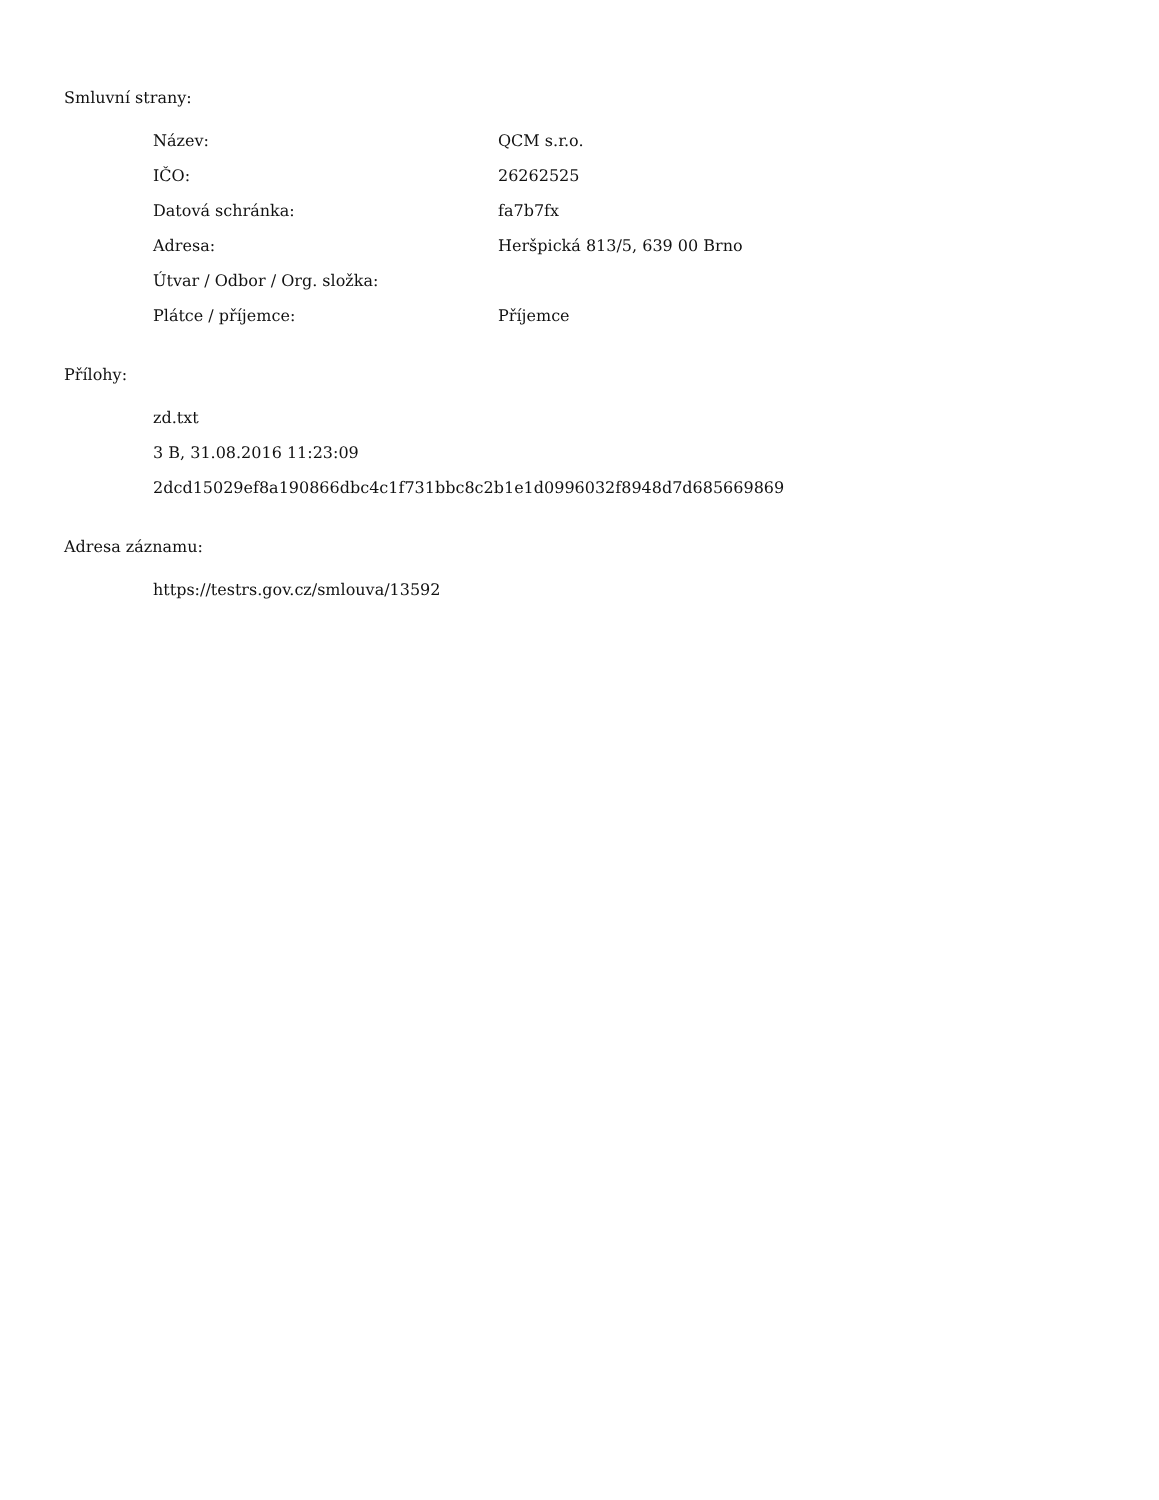Smluvní strany:
| Název: | QCM s.r.o. |
| IČO: | 26262525 |
| Datová schránka: | fa7b7fx |
| Adresa: | Heršpická 813/5, 639 00 Brno |
| Útvar / Odbor / Org. složka: | |
| Plátce / příjemce: | Příjemce |
Přílohy:
zd.txt
3 B, 31.08.2016 11:23:09
2dcd15029ef8a190866dbc4c1f731bbc8c2b1e1d0996032f8948d7d685669869
Adresa záznamu:
https://testrs.gov.cz/smlouva/13592